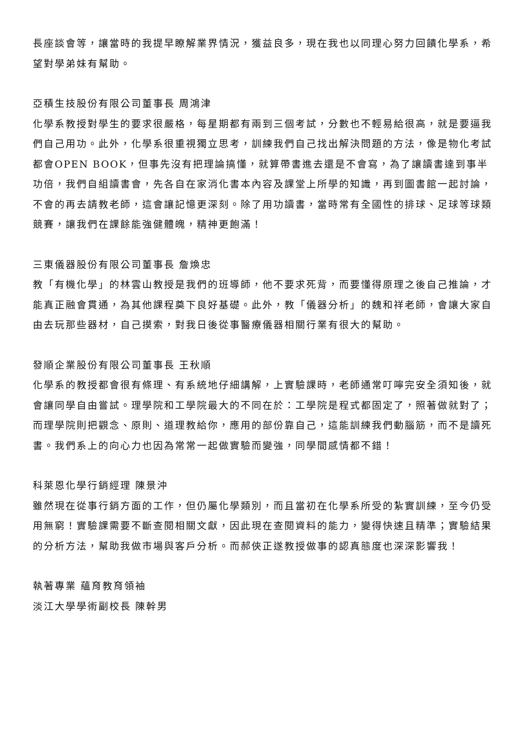長座談會等，讓當時的我提早瞭解業界情況，獲益良多，現在我也以同理心努力回饋化學系，希望對學弟妹有幫助。
亞積生技股份有限公司董事長 周鴻津
化學系教授對學生的要求很嚴格，每星期都有兩到三個考試，分數也不輕易給很高，就是要逼我們自己用功。此外，化學系很重視獨立思考，訓練我們自己找出解決問題的方法，像是物化考試都會OPEN BOOK，但事先沒有把理論搞懂，就算帶書進去還是不會寫，為了讓讀書達到事半功倍，我們自組讀書會，先各自在家消化書本內容及課堂上所學的知識，再到圖書館一起討論，不會的再去請教老師，這會讓記憶更深刻。除了用功讀書，當時常有全國性的排球、足球等球類競賽，讓我們在課餘能強健體魄，精神更飽滿！
三東儀器股份有限公司董事長 詹煥忠
教「有機化學」的林雲山教授是我們的班導師，他不要求死背，而要懂得原理之後自己推論，才能真正融會貫通，為其他課程奠下良好基礎。此外，教「儀器分析」的魏和祥老師，會讓大家自由去玩那些器材，自己摸索，對我日後從事醫療儀器相關行業有很大的幫助。
發順企業股份有限公司董事長 王秋順
化學系的教授都會很有條理、有系統地仔細講解，上實驗課時，老師通常叮嚀完安全須知後，就會讓同學自由嘗試。理學院和工學院最大的不同在於：工學院是程式都固定了，照著做就對了；而理學院則把觀念、原則、道理教給你，應用的部份靠自己，這能訓練我們動腦筋，而不是讀死書。我們系上的向心力也因為常常一起做實驗而變強，同學間感情都不錯！
科萊恩化學行銷經理 陳景沖
雖然現在從事行銷方面的工作，但仍屬化學類別，而且當初在化學系所受的紮實訓練，至今仍受用無窮！實驗課需要不斷查閱相關文獻，因此現在查閱資料的能力，變得快速且精準；實驗結果的分析方法，幫助我做市場與客戶分析。而郝俠正遂教授做事的認真態度也深深影響我！
執著專業 蘊育教育領袖
淡江大學學術副校長 陳幹男